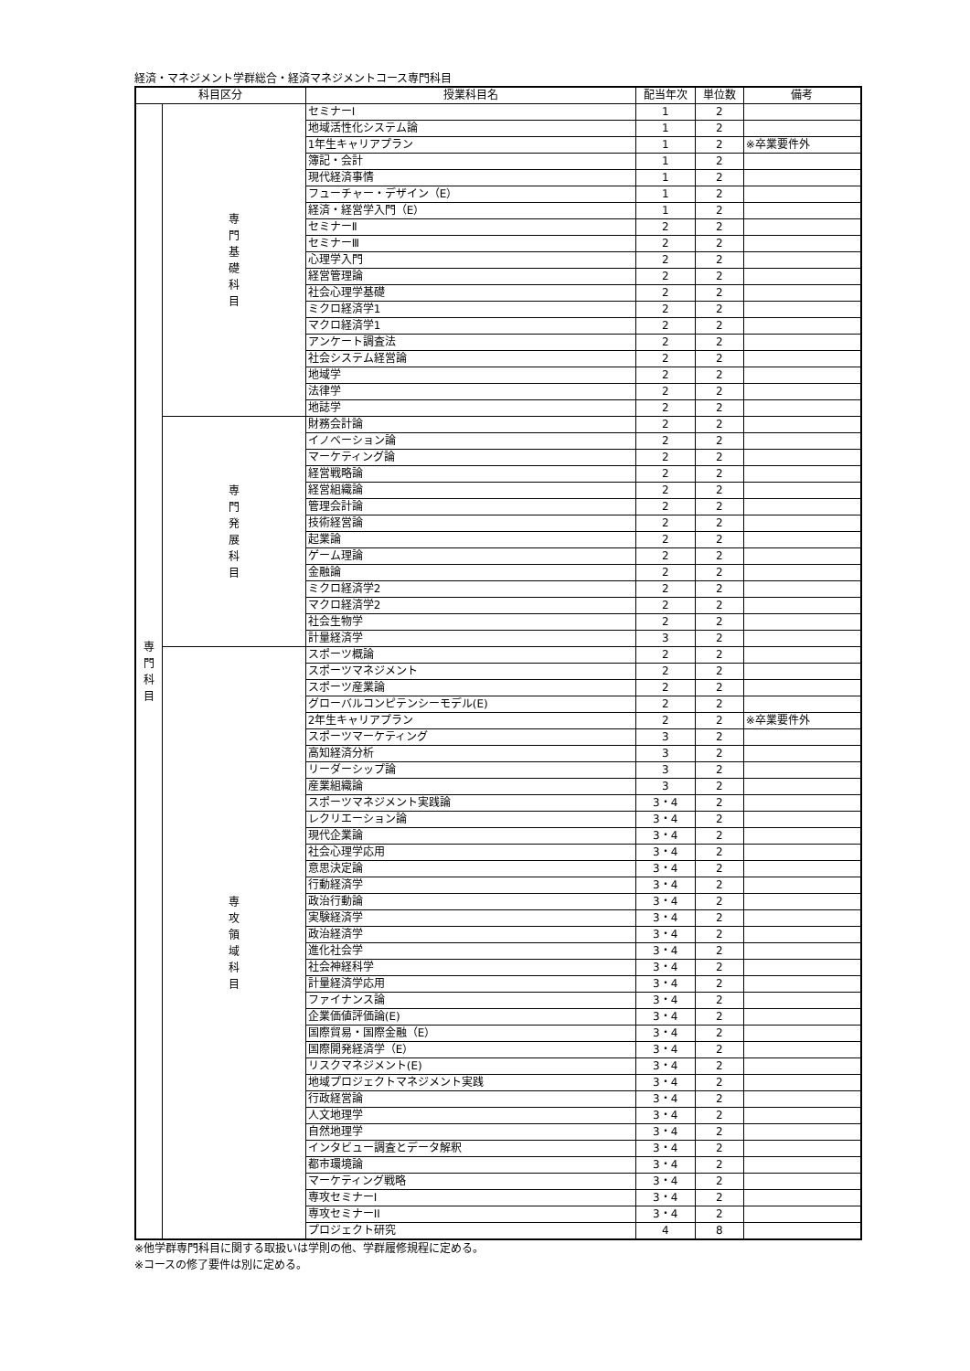経済・マネジメント学群総合・経済マネジメントコース専門科目
| 科目区分 | | 授業科目名 | 配当年次 | 単位数 | 備考 |
| --- | --- | --- | --- | --- | --- |
| 専 門 科 目 | 専 門 基 礎 科 目 | セミナーⅠ | 1 | 2 | |
| | | 地域活性化システム論 | 1 | 2 | |
| | | 1年生キャリアプラン | 1 | 2 | ※卒業要件外 |
| | | 簿記・会計 | 1 | 2 | |
| | | 現代経済事情 | 1 | 2 | |
| | | フューチャー・デザイン（E） | 1 | 2 | |
| | | 経済・経営学入門（E） | 1 | 2 | |
| | | セミナーⅡ | 2 | 2 | |
| | | セミナーⅢ | 2 | 2 | |
| | | 心理学入門 | 2 | 2 | |
| | | 経営管理論 | 2 | 2 | |
| | | 社会心理学基礎 | 2 | 2 | |
| | | ミクロ経済学1 | 2 | 2 | |
| | | マクロ経済学1 | 2 | 2 | |
| | | アンケート調査法 | 2 | 2 | |
| | | 社会システム経営論 | 2 | 2 | |
| | | 地域学 | 2 | 2 | |
| | | 法律学 | 2 | 2 | |
| | | 地誌学 | 2 | 2 | |
| | 専 門 発 展 科 目 | 財務会計論 | 2 | 2 | |
| | | イノベーション論 | 2 | 2 | |
| | | マーケティング論 | 2 | 2 | |
| | | 経営戦略論 | 2 | 2 | |
| | | 経営組織論 | 2 | 2 | |
| | | 管理会計論 | 2 | 2 | |
| | | 技術経営論 | 2 | 2 | |
| | | 起業論 | 2 | 2 | |
| | | ゲーム理論 | 2 | 2 | |
| | | 金融論 | 2 | 2 | |
| | | ミクロ経済学2 | 2 | 2 | |
| | | マクロ経済学2 | 2 | 2 | |
| | | 社会生物学 | 2 | 2 | |
| | | 計量経済学 | 3 | 2 | |
| | 専 攻 領 域 科 目 | スポーツ概論 | 2 | 2 | |
| | | スポーツマネジメント | 2 | 2 | |
| | | スポーツ産業論 | 2 | 2 | |
| | | グローバルコンピテンシーモデル(E) | 2 | 2 | |
| | | 2年生キャリアプラン | 2 | 2 | ※卒業要件外 |
| | | スポーツマーケティング | 3 | 2 | |
| | | 高知経済分析 | 3 | 2 | |
| | | リーダーシップ論 | 3 | 2 | |
| | | 産業組織論 | 3 | 2 | |
| | | スポーツマネジメント実践論 | 3・4 | 2 | |
| | | レクリエーション論 | 3・4 | 2 | |
| | | 現代企業論 | 3・4 | 2 | |
| | | 社会心理学応用 | 3・4 | 2 | |
| | | 意思決定論 | 3・4 | 2 | |
| | | 行動経済学 | 3・4 | 2 | |
| | | 政治行動論 | 3・4 | 2 | |
| | | 実験経済学 | 3・4 | 2 | |
| | | 政治経済学 | 3・4 | 2 | |
| | | 進化社会学 | 3・4 | 2 | |
| | | 社会神経科学 | 3・4 | 2 | |
| | | 計量経済学応用 | 3・4 | 2 | |
| | | ファイナンス論 | 3・4 | 2 | |
| | | 企業価値評価論(E) | 3・4 | 2 | |
| | | 国際貿易・国際金融（E） | 3・4 | 2 | |
| | | 国際開発経済学（E） | 3・4 | 2 | |
| | | リスクマネジメント(E) | 3・4 | 2 | |
| | | 地域プロジェクトマネジメント実践 | 3・4 | 2 | |
| | | 行政経営論 | 3・4 | 2 | |
| | | 人文地理学 | 3・4 | 2 | |
| | | 自然地理学 | 3・4 | 2 | |
| | | インタビュー調査とデータ解釈 | 3・4 | 2 | |
| | | 都市環境論 | 3・4 | 2 | |
| | | マーケティング戦略 | 3・4 | 2 | |
| | | 専攻セミナーI | 3・4 | 2 | |
| | | 専攻セミナーII | 3・4 | 2 | |
| | | プロジェクト研究 | 4 | 8 | |
※他学群専門科目に関する取扱いは学則の他、学群履修規程に定める。
※コースの修了要件は別に定める。